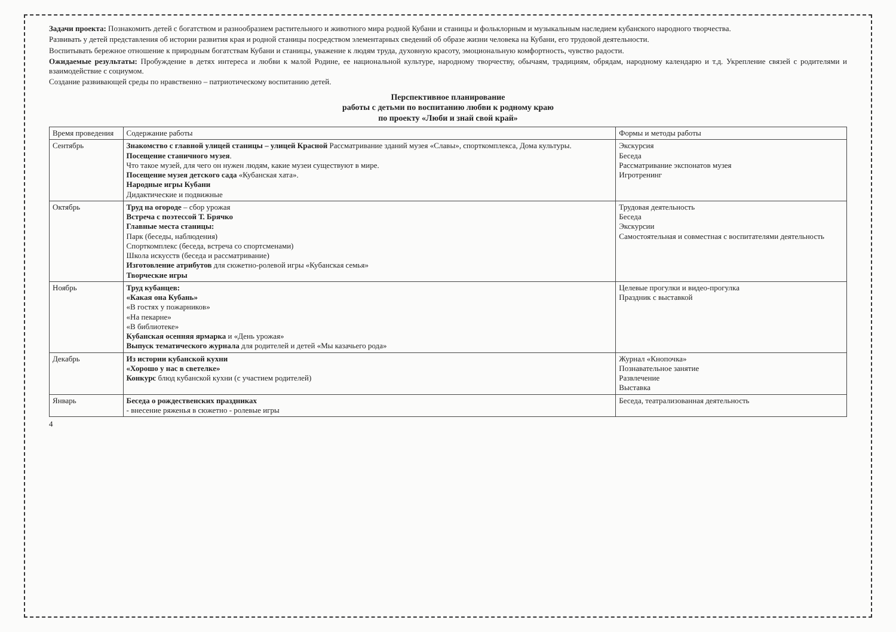Задачи проекта: Познакомить детей с богатством и разнообразием растительного и животного мира родной Кубани и станицы и фольклорным и музыкальным наследием кубанского народного творчества.
Развивать у детей представления об истории развития края и родной станицы посредством элементарных сведений об образе жизни человека на Кубани, его трудовой деятельности.
Воспитывать бережное отношение к природным богатствам Кубани и станицы, уважение к людям труда, духовную красоту, эмоциональную комфортность, чувство радости.
Ожидаемые результаты: Пробуждение в детях интереса и любви к малой Родине, ее национальной культуре, народному творчеству, обычаям, традициям, обрядам, народному календарю и т.д. Укрепление связей с родителями и взаимодействие с социумом.
Создание развивающей среды по нравственно – патриотическому воспитанию детей.
Перспективное планирование
работы с детьми по воспитанию любви к родному краю
по проекту «Люби и знай свой край»
| Время проведения | Содержание работы | Формы и методы работы |
| --- | --- | --- |
| Сентябрь | Знакомство с главной улицей станицы – улицей Красной Рассматривание зданий музея «Славы», спорткомплекса, Дома культуры. Посещение станичного музея . Что такое музей, для чего он нужен людям, какие музеи существуют в мире. Посещение музея детского сада «Кубанская хата». Народные игры Кубани Дидактические и подвижные | Экскурсия Беседа Рассматривание экспонатов музея Игротренинг |
| Октябрь | Труд на огороде – сбор урожая Встреча с поэтессой Т. Брячко Главные места станицы: Парк (беседы, наблюдения) Спорткомплекс (беседа, встреча со спортсменами) Школа искусств (беседа и рассматривание) Изготовление атрибутов для сюжетно-ролевой игры «Кубанская семья» Творческие игры | Трудовая деятельность Беседа Экскурсии Самостоятельная и совместная с воспитателями деятельность |
| Ноябрь | Труд кубанцев: «Какая она Кубань» «В гостях у пожарников» «На пекарне» «В библиотеке» Кубанская осенняя ярмарка и «День урожая» Выпуск тематического журнала для родителей и детей «Мы казачьего рода» | Целевые прогулки и видео-прогулка Праздник с выставкой |
| Декабрь | Из истории кубанской кухни «Хорошо у нас в светелке» Конкурс блюд кубанской кухни (с участием родителей) | Журнал «Кнопочка» Познавательное занятие Развлечение Выставка |
| Январь | Беседа о рождественских праздниках - внесение ряженья в сюжетно - ролевые игры | Беседа, театрализованная деятельность |
4